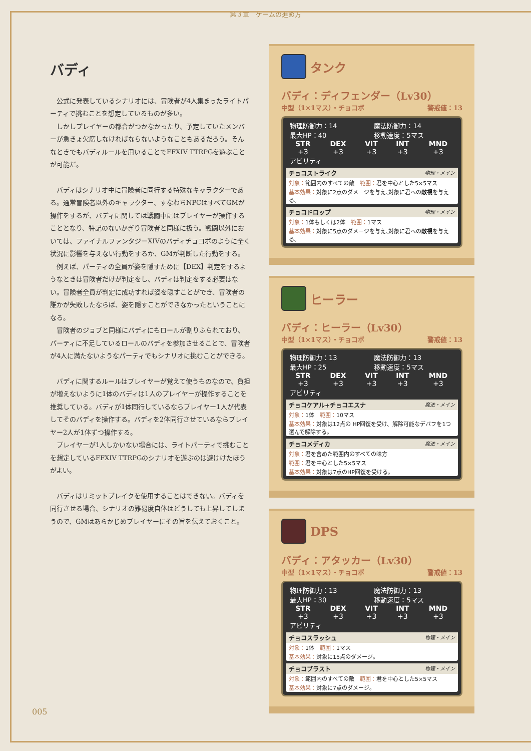第３章　ゲームの進め方
バディ
公式に発表しているシナリオには、冒険者が4人集まったライトパーティで挑むことを想定しているものが多い。
しかしプレイヤーの都合がつかなかったり、予定していたメンバーが急きょ欠席しなければならないようなこともあるだろう。そんなときでもバディルールを用いることでFFXIV TTRPGを遊ぶことが可能だ。
バディはシナリオ中に冒険者に同行する特殊なキャラクターである。通常冒険者以外のキャラクター、すなわちNPCはすべてGMが操作をするが、バディに関しては戦闘中にはプレイヤーが操作することとなり、特記のないかぎり冒険者と同様に扱う。戦闘以外においては、ファイナルファンタジーXIVのバディチョコボのように全く状況に影響を与えない行動をするか、GMが判断した行動をする。
例えば、パーティの全員が姿を隠すために【DEX】判定をするようなときは冒険者だけが判定をし、バディは判定をする必要はない。冒険者全員が判定に成功すれば姿を隠すことができ、冒険者の誰かが失敗したならば、姿を隠すことができなかったということになる。
冒険者のジョブと同様にバディにもロールが割りふられており、パーティに不足しているロールのバディを参加させることで、冒険者が4人に満たないようなパーティでもシナリオに挑むことができる。
バディに関するルールはプレイヤーが覚えて使うものなので、負担が増えないように1体のバディは1人のプレイヤーが操作することを推奨している。バディが1体同行しているならプレイヤー1人が代表してそのバディを操作する。バディを2体同行させているならプレイヤー2人が1体ずつ操作する。
プレイヤーが1人しかいない場合には、ライトパーティで挑むことを想定しているFFXIV TTRPGのシナリオを遊ぶのは避けけたほうがよい。
バディはリミットブレイクを使用することはできない。バディを同行させる場合、シナリオの難易度自体はどうしても上昇してしまうので、GMはあらかじめプレイヤーにその旨を伝えておくこと。
タンク
バディ：ディフェンダー（Lv30）
中型（1×1マス）・チョコボ 警戒値：13
| 物理防御力：14 | 魔法防御力：14 |
| 最大HP：40 | 移動速度：5マス |
| STR | DEX | VIT | INT | MND |
| --- | --- | --- | --- | --- |
| +3 | +3 | +3 | +3 | +3 |
アビリティ
チョコストライク 物理・メイン
対象：範囲内のすべての敵　範囲：君を中心とした5×5マス
基本効果：対象に2点のダメージを与え､対象に君への敵視を与える。
チョコドロップ 物理・メイン
対象：1体もしくは2体　範囲：1マス
基本効果：対象に5点のダメージを与え､対象に君への敵視を与える。
ヒーラー
バディ：ヒーラー（Lv30）
中型（1×1マス）・チョコボ 警戒値：13
| 物理防御力：13 | 魔法防御力：13 |
| 最大HP：25 | 移動速度：5マス |
| STR | DEX | VIT | INT | MND |
| --- | --- | --- | --- | --- |
| +3 | +3 | +3 | +3 | +3 |
アビリティ
チョコケアル+チョコエスナ 魔法・メイン
対象：1体　範囲：10マス
基本効果：対象は12点の HP回復を受け、解除可能なデバフを1つ選んで解除する。
チョコメディカ 魔法・メイン
対象：君を含めた範囲内のすべての味方
範囲：君を中心とした5×5マス
基本効果：対象は7点のHP回復を受ける。
DPS
バディ：アタッカー（Lv30）
中型（1×1マス）・チョコボ 警戒値：13
| 物理防御力：13 | 魔法防御力：13 |
| 最大HP：30 | 移動速度：5マス |
| STR | DEX | VIT | INT | MND |
| --- | --- | --- | --- | --- |
| +3 | +3 | +3 | +3 | +3 |
アビリティ
チョコスラッシュ 物理・メイン
対象：1体　範囲：1マス
基本効果：対象に15点のダメージ。
チョコブラスト 物理・メイン
対象：範囲内のすべての敵　範囲：君を中心とした5×5マス
基本効果：対象に7点のダメージ。
005